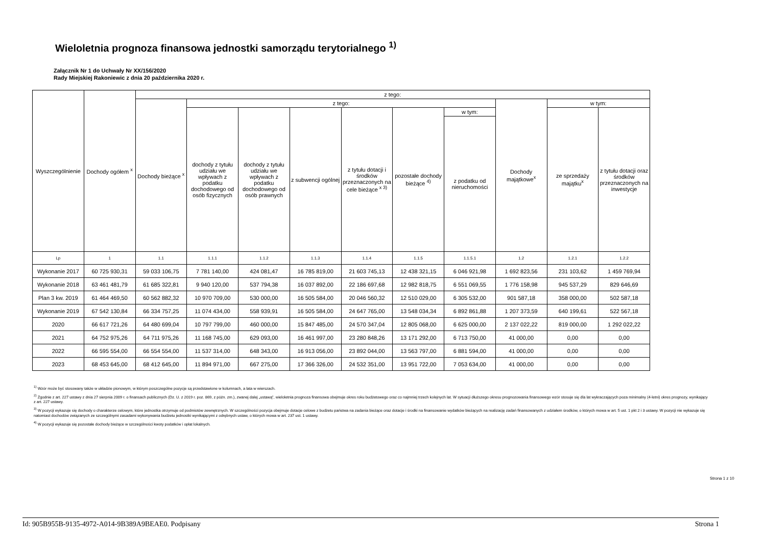Wieloletnia prognoza finansowa jednostki samorządu terytorialnego <sup>1)</sup>
Załącznik Nr 1 do Uchwały Nr XX/156/2020
Rady Miejskiej Rakoniewic z dnia 20 października 2020 r.
| Wyszczególnienie | Dochody ogółem <sup>x</sup> | z tego: | | | | | | | | | |
| --- | --- | --- | --- | --- | --- | --- | --- | --- | --- | --- | --- |
| | | Dochody bieżące <sup>x</sup> | z tego: | | | | | | Dochody majątkowe<sup>x</sup> | w tym: | |
| | | | dochody z tytułu udziału we wpływach z podatku dochodowego od osób fizycznych | dochody z tytułu udziału we wpływach z podatku dochodowego od osób prawnych | z subwencji ogólnej | z tytułu dotacji i środków przeznaczonych na cele bieżące <sup>x 3)</sup> | pozostałe dochody bieżące <sup>4)</sup> | w tym: | | ze sprzedaży majątku<sup>x</sup> | z tytułu dotacji oraz środków przeznaczonych na inwestycje |
| | | | | | | | | z podatku od nieruchomości | | | |
| Lp | 1 | 1.1 | 1.1.1 | 1.1.2 | 1.1.3 | 1.1.4 | 1.1.5 | 1.1.5.1 | 1.2 | 1.2.1 | 1.2.2 |
| Wykonanie 2017 | 60 725 930,31 | 59 033 106,75 | 7 781 140,00 | 424 081,47 | 16 785 819,00 | 21 603 745,13 | 12 438 321,15 | 6 046 921,98 | 1 692 823,56 | 231 103,62 | 1 459 769,94 |
| Wykonanie 2018 | 63 461 481,79 | 61 685 322,81 | 9 940 120,00 | 537 794,38 | 16 037 892,00 | 22 186 697,68 | 12 982 818,75 | 6 551 069,55 | 1 776 158,98 | 945 537,29 | 829 646,69 |
| Plan 3 kw. 2019 | 61 464 469,50 | 60 562 882,32 | 10 970 709,00 | 530 000,00 | 16 505 584,00 | 20 046 560,32 | 12 510 029,00 | 6 305 532,00 | 901 587,18 | 358 000,00 | 502 587,18 |
| Wykonanie 2019 | 67 542 130,84 | 66 334 757,25 | 11 074 434,00 | 558 939,91 | 16 505 584,00 | 24 647 765,00 | 13 548 034,34 | 6 892 861,88 | 1 207 373,59 | 640 199,61 | 522 567,18 |
| 2020 | 66 617 721,26 | 64 480 699,04 | 10 797 799,00 | 460 000,00 | 15 847 485,00 | 24 570 347,04 | 12 805 068,00 | 6 625 000,00 | 2 137 022,22 | 819 000,00 | 1 292 022,22 |
| 2021 | 64 752 975,26 | 64 711 975,26 | 11 168 745,00 | 629 093,00 | 16 461 997,00 | 23 280 848,26 | 13 171 292,00 | 6 713 750,00 | 41 000,00 | 0,00 | 0,00 |
| 2022 | 66 595 554,00 | 66 554 554,00 | 11 537 314,00 | 648 343,00 | 16 913 056,00 | 23 892 044,00 | 13 563 797,00 | 6 881 594,00 | 41 000,00 | 0,00 | 0,00 |
| 2023 | 68 453 645,00 | 68 412 645,00 | 11 894 971,00 | 667 275,00 | 17 366 326,00 | 24 532 351,00 | 13 951 722,00 | 7 053 634,00 | 41 000,00 | 0,00 | 0,00 |
<sup>1)</sup> Wzór może być stosowany także w układzie pionowym, w którym poszczególne pozycje są przedstawione w kolumnach, a lata w wierszach.
<sup>2)</sup> Zgodnie z art. 227 ustawy z dnia 27 sierpnia 2009 r. o finansach publicznych (Dz. U. z 2019 r. poz. 869, z późn. zm.), zwanej dalej „ustawą”, wieloletnia prognoza finansowa obejmuje okres roku budżetowego oraz co najmniej trzech kolejnych lat. W sytuacji dłuższego okresu prognozowania finansowego wzór stosuje się dla lat wykraczających poza minimalny (4-letni) okres prognozy, wynikający z art. 227 ustawy.
<sup>3)</sup> W pozycji wykazuje się dochody o charakterze celowym, które jednostka otrzymuje od podmiotów zewnętrznych. W szczególności pozycja obejmuje dotacje celowe z budżetu państwa na zadania bieżące oraz dotacje i środki na finansowanie wydatków bieżących na realizację zadań finansowanych z udziałem środków, o których mowa w art. 5 ust. 1 pkt 2 i 3 ustawy. W pozycji nie wykazuje się natomiast dochodów związanych ze szczególnymi zasadami wykonywania budżetu jednostki wynikającymi z odrębnych ustaw, o których mowa w art. 237 ust. 1 ustawy.
<sup>4)</sup> W pozycji wykazuje się pozostałe dochody bieżące w szczególności kwoty podatków i opłat lokalnych.
Strona 1 z 10
Id: 905B955B-9135-4972-A014-9B389A9BEAE0. Podpisany Strona 1